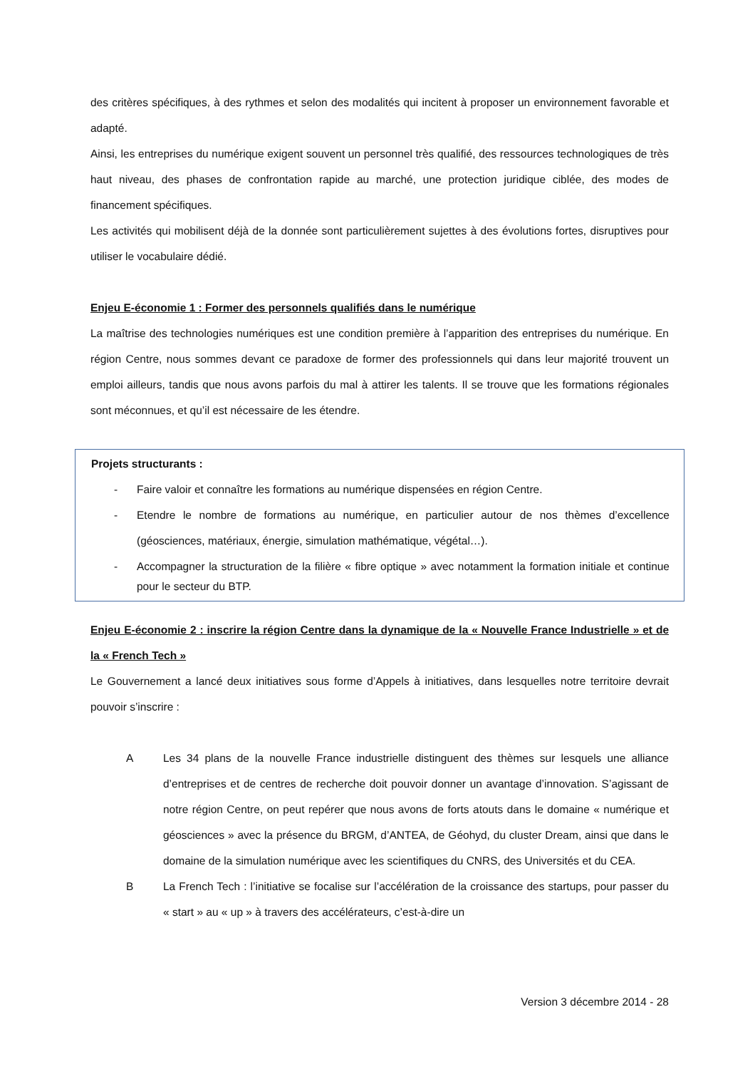des critères spécifiques, à des rythmes et selon des modalités qui incitent à proposer un environnement favorable et adapté.
Ainsi, les entreprises du numérique exigent souvent un personnel très qualifié, des ressources technologiques de très haut niveau, des phases de confrontation rapide au marché, une protection juridique ciblée, des modes de financement spécifiques.
Les activités qui mobilisent déjà de la donnée sont particulièrement sujettes à des évolutions fortes, disruptives pour utiliser le vocabulaire dédié.
Enjeu E-économie 1 : Former des personnels qualifiés dans le numérique
La maîtrise des technologies numériques est une condition première à l’apparition des entreprises du numérique. En région Centre, nous sommes devant ce paradoxe de former des professionnels qui dans leur majorité trouvent un emploi ailleurs, tandis que nous avons parfois du mal à attirer les talents. Il se trouve que les formations régionales sont méconnues, et qu’il est nécessaire de les étendre.
Projets structurants :
- Faire valoir et connaître les formations au numérique dispensées en région Centre.
- Etendre le nombre de formations au numérique, en particulier autour de nos thèmes d’excellence (géosciences, matériaux, énergie, simulation mathématique, végétal…).
- Accompagner la structuration de la filière « fibre optique » avec notamment la formation initiale et continue pour le secteur du BTP.
Enjeu E-économie 2 : inscrire la région Centre dans la dynamique de la « Nouvelle France Industrielle » et de la « French Tech »
Le Gouvernement a lancé deux initiatives sous forme d’Appels à initiatives, dans lesquelles notre territoire devrait pouvoir s’inscrire :
A
Les 34 plans de la nouvelle France industrielle distinguent des thèmes sur lesquels une alliance d’entreprises et de centres de recherche doit pouvoir donner un avantage d’innovation. S’agissant de notre région Centre, on peut repérer que nous avons de forts atouts dans le domaine « numérique et géosciences » avec la présence du BRGM, d’ANTEA, de Géohyd, du cluster Dream, ainsi que dans le domaine de la simulation numérique avec les scientifiques du CNRS, des Universités et du CEA.
B
La French Tech : l’initiative se focalise sur l’accélération de la croissance des startups, pour passer du « start » au « up » à travers des accélérateurs, c’est-à-dire un
Version 3 décembre 2014 - 28